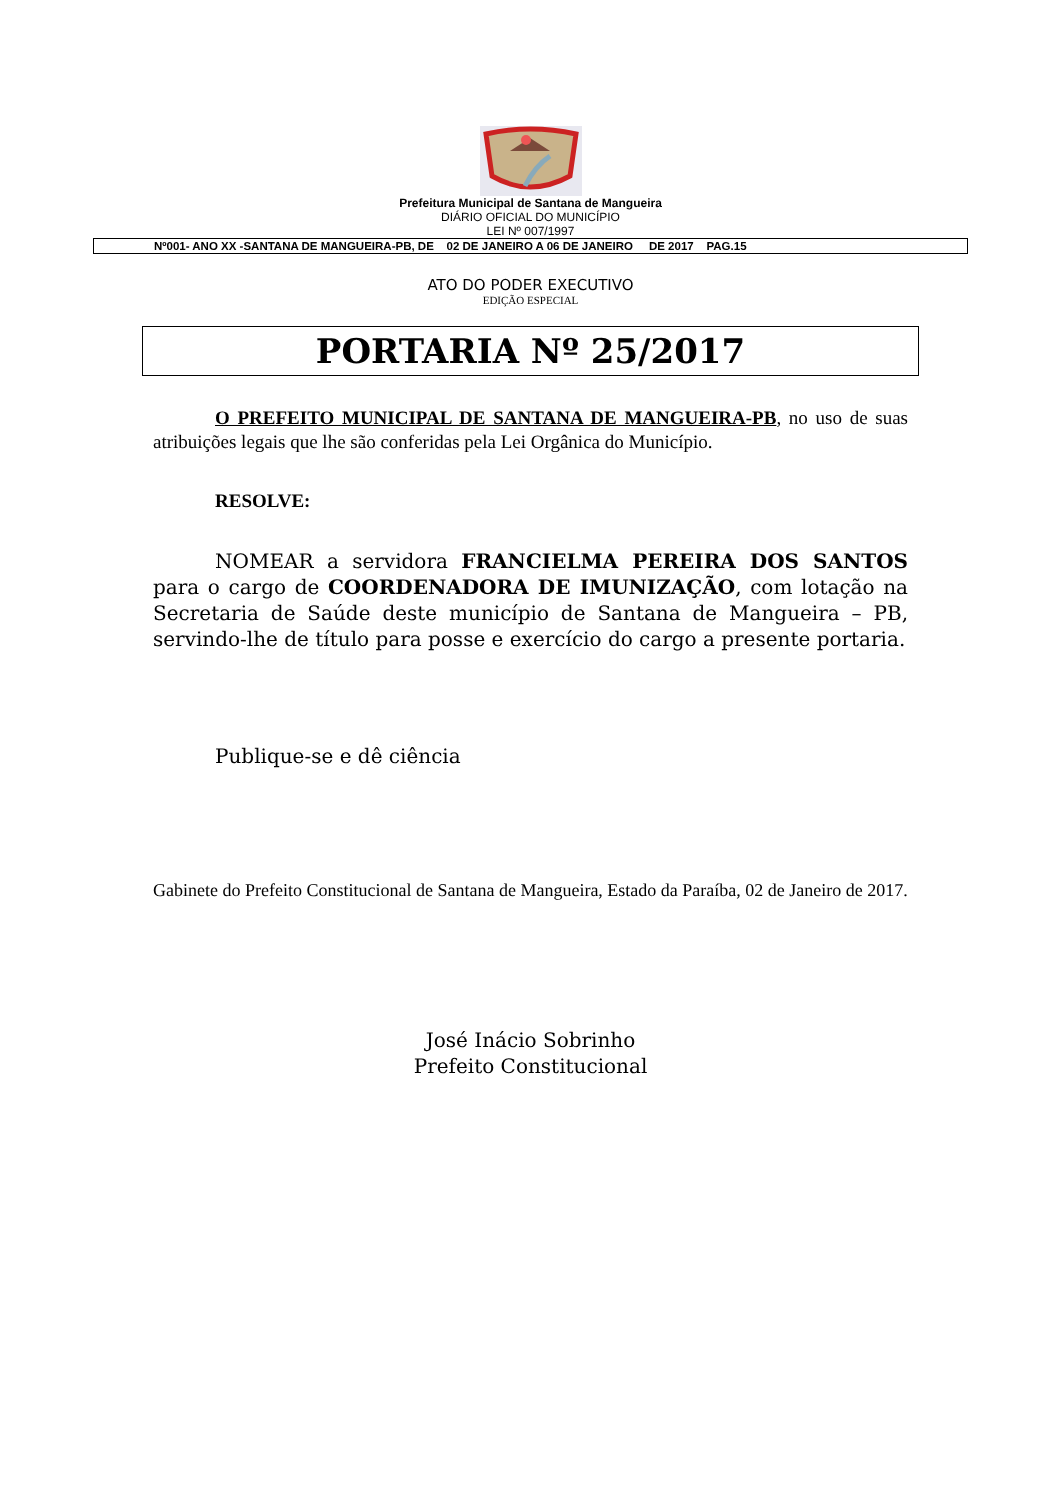Prefeitura Municipal de Santana de Mangueira
DIÁRIO OFICIAL DO MUNICÍPIO
LEI Nº 007/1997
Nº001- ANO XX -SANTANA DE MANGUEIRA-PB, DE 02 DE JANEIRO A 06 DE JANEIRO DE 2017 PAG.15
ATO DO PODER EXECUTIVO
EDIÇÃO ESPECIAL
PORTARIA Nº 25/2017
O PREFEITO MUNICIPAL DE SANTANA DE MANGUEIRA-PB, no uso de suas atribuições legais que lhe são conferidas pela Lei Orgânica do Município.
RESOLVE:
NOMEAR a servidora FRANCIELMA PEREIRA DOS SANTOS para o cargo de COORDENADORA DE IMUNIZAÇÃO, com lotação na Secretaria de Saúde deste município de Santana de Mangueira – PB, servindo-lhe de título para posse e exercício do cargo a presente portaria.
Publique-se e dê ciência
Gabinete do Prefeito Constitucional de Santana de Mangueira, Estado da Paraíba, 02 de Janeiro de 2017.
José Inácio Sobrinho
Prefeito Constitucional